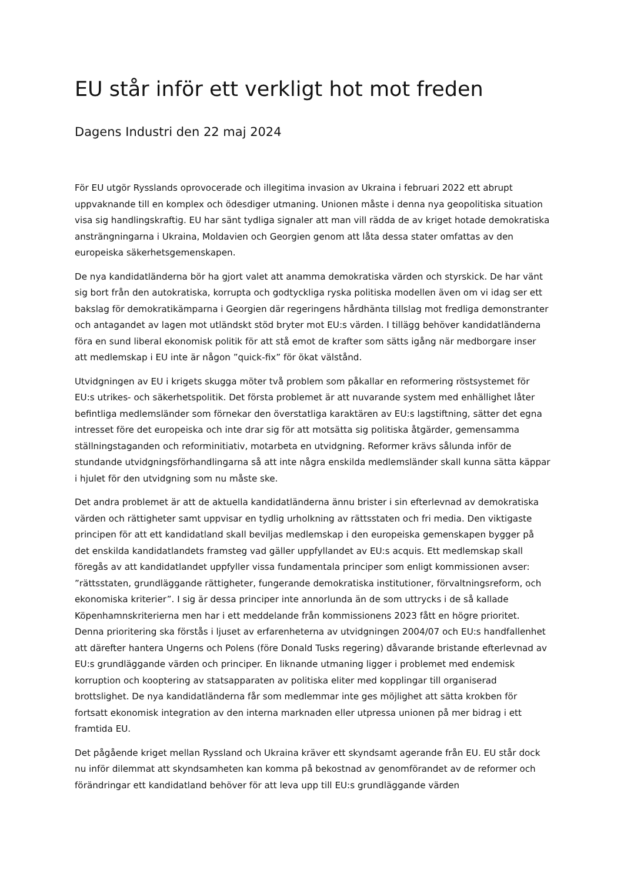EU står inför ett verkligt hot mot freden
Dagens Industri den 22 maj 2024
För EU utgör Rysslands oprovocerade och illegitima invasion av Ukraina i februari 2022 ett abrupt uppvaknande till en komplex och ödesdiger utmaning. Unionen måste i denna nya geopolitiska situation visa sig handlingskraftig. EU har sänt tydliga signaler att man vill rädda de av kriget hotade demokratiska ansträngningarna i Ukraina, Moldavien och Georgien genom att låta dessa stater omfattas av den europeiska säkerhetsgemenskapen.
De nya kandidatländerna bör ha gjort valet att anamma demokratiska värden och styrskick. De har vänt sig bort från den autokratiska, korrupta och godtyckliga ryska politiska modellen även om vi idag ser ett bakslag för demokratikämparna i Georgien där regeringens hårdhänta tillslag mot fredliga demonstranter och antagandet av lagen mot utländskt stöd bryter mot EU:s värden. I tillägg behöver kandidatländerna föra en sund liberal ekonomisk politik för att stå emot de krafter som sätts igång när medborgare inser att medlemskap i EU inte är någon ”quick-fix” för ökat välstånd.
Utvidgningen av EU i krigets skugga möter två problem som påkallar en reformering röstsystemet för EU:s utrikes- och säkerhetspolitik. Det första problemet är att nuvarande system med enhällighet låter befintliga medlemsländer som förnekar den överstatliga karaktären av EU:s lagstiftning, sätter det egna intresset före det europeiska och inte drar sig för att motsätta sig politiska åtgärder, gemensamma ställningstaganden och reforminitiativ, motarbeta en utvidgning. Reformer krävs sålunda inför de stundande utvidgningsförhandlingarna så att inte några enskilda medlemsländer skall kunna sätta käppar i hjulet för den utvidgning som nu måste ske.
Det andra problemet är att de aktuella kandidatländerna ännu brister i sin efterlevnad av demokratiska värden och rättigheter samt uppvisar en tydlig urholkning av rättsstaten och fri media. Den viktigaste principen för att ett kandidatland skall beviljas medlemskap i den europeiska gemenskapen bygger på det enskilda kandidatlandets framsteg vad gäller uppfyllandet av EU:s acquis. Ett medlemskap skall föregås av att kandidatlandet uppfyller vissa fundamentala principer som enligt kommissionen avser: ”rättsstaten, grundläggande rättigheter, fungerande demokratiska institutioner, förvaltningsreform, och ekonomiska kriterier”. I sig är dessa principer inte annorlunda än de som uttrycks i de så kallade Köpenhamnskriterierna men har i ett meddelande från kommissionens 2023 fått en högre prioritet. Denna prioritering ska förstås i ljuset av erfarenheterna av utvidgningen 2004/07 och EU:s handfallenhet att därefter hantera Ungerns och Polens (före Donald Tusks regering) dåvarande bristande efterlevnad av EU:s grundläggande värden och principer. En liknande utmaning ligger i problemet med endemisk korruption och kooptering av statsapparaten av politiska eliter med kopplingar till organiserad brottslighet. De nya kandidatländerna får som medlemmar inte ges möjlighet att sätta krokben för fortsatt ekonomisk integration av den interna marknaden eller utpressa unionen på mer bidrag i ett framtida EU.
Det pågående kriget mellan Ryssland och Ukraina kräver ett skyndsamt agerande från EU. EU står dock nu inför dilemmat att skyndsamheten kan komma på bekostnad av genomförandet av de reformer och förändringar ett kandidatland behöver för att leva upp till EU:s grundläggande värden